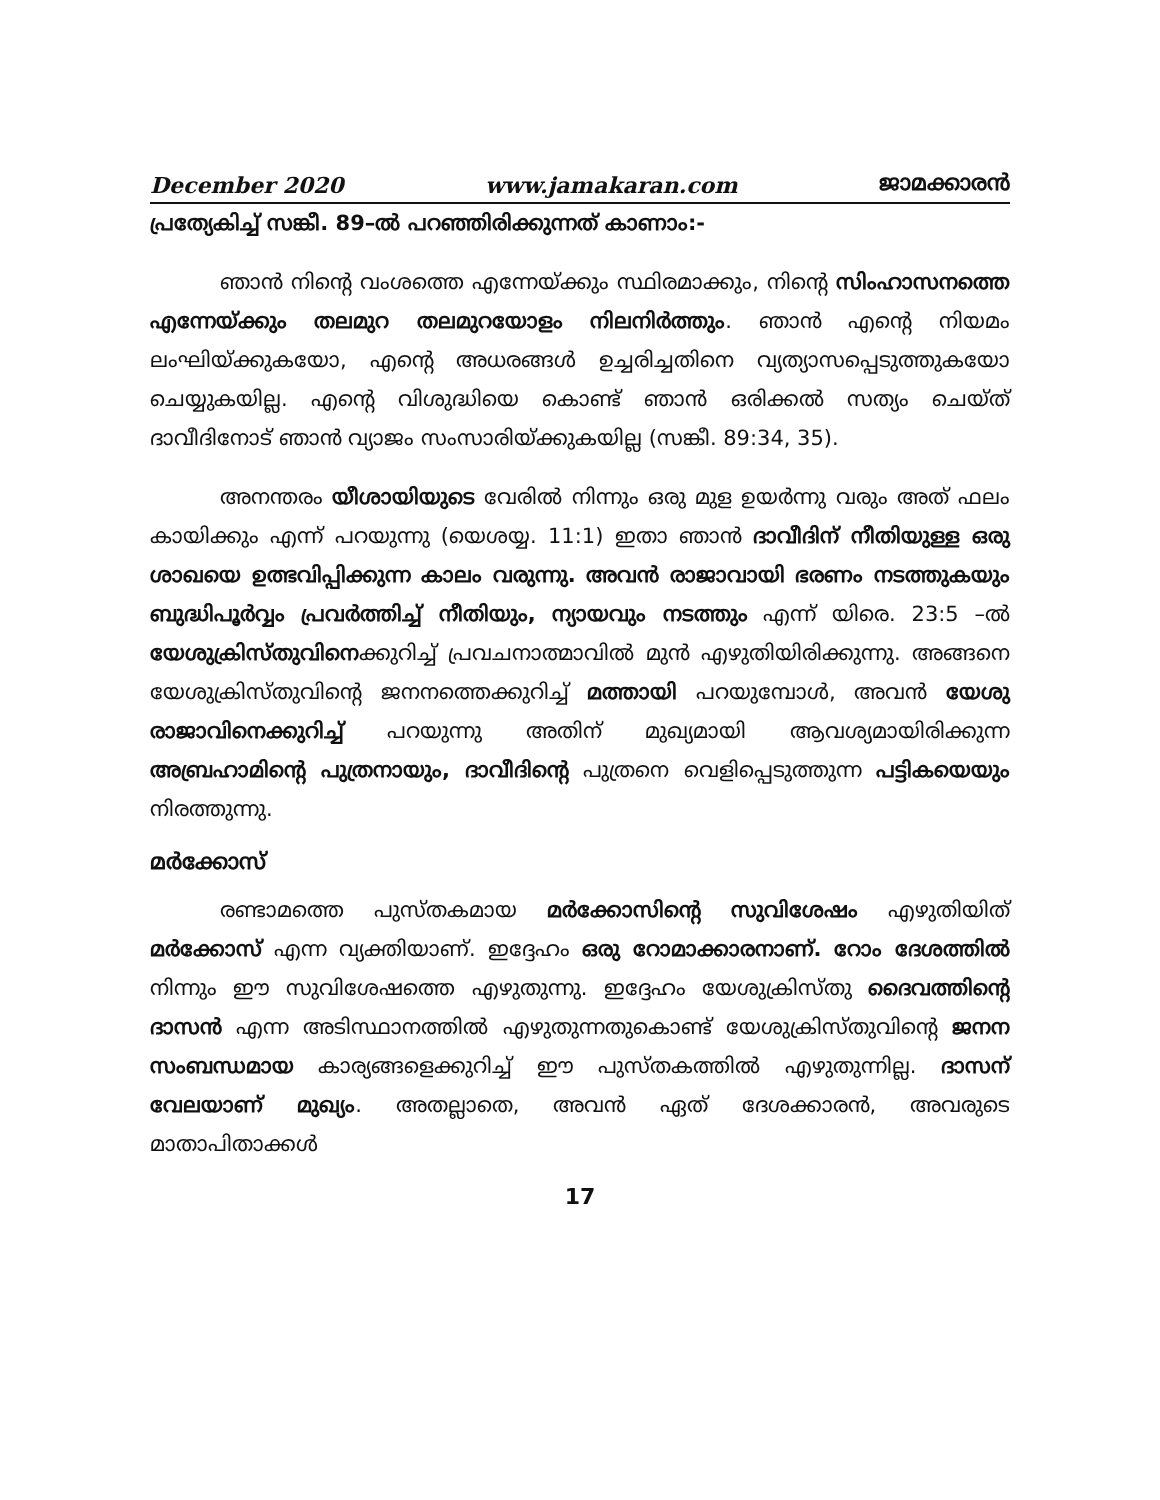December 2020 www.jamakaran.com ജാമക്കാരൻ
പ്രത്യേകിച്ച് സങ്കീ. 89–ൽ പറഞ്ഞിരിക്കുന്നത് കാണാം:-
ഞാൻ നിന്റെ വംശത്തെ എന്നേയ്ക്കും സ്ഥിരമാക്കും, നിന്റെ സിംഹാസനത്തെ എന്നേയ്ക്കും തലമുറ തലമുറയോളം നിലനിർത്തും. ഞാൻ എന്റെ നിയമം ലംഘിയ്ക്കുകയോ, എന്റെ അധരങ്ങൾ ഉച്ചരിച്ചതിനെ വ്യത്യാസപ്പെടുത്തുകയോ ചെയ്യുകയില്ല. എന്റെ വിശുദ്ധിയെ കൊണ്ട് ഞാൻ ഒരിക്കൽ സത്യം ചെയ്ത് ദാവീദിനോട് ഞാൻ വ്യാജം സംസാരിയ്ക്കുകയില്ല (സങ്കീ. 89:34, 35).
അനന്തരം യീശായിയുടെ വേരിൽ നിന്നും ഒരു മുള ഉയർന്നു വരും അത് ഫലം കായിക്കും എന്ന് പറയുന്നു (യെശയ്യ. 11:1) ഇതാ ഞാൻ ദാവീദിന് നീതിയുള്ള ഒരു ശാഖയെ ഉത്ഭവിപ്പിക്കുന്ന കാലം വരുന്നു. അവൻ രാജാവായി ഭരണം നടത്തുകയും ബുദ്ധിപൂർവ്വം പ്രവർത്തിച്ച് നീതിയും, ന്യായവും നടത്തും എന്ന് യിരെ. 23:5 –ൽ യേശുക്രിസ്തുവിനെക്കുറിച്ച് പ്രവചനാത്മാവിൽ മുൻ എഴുതിയിരിക്കുന്നു. അങ്ങനെ യേശുക്രിസ്തുവിന്റെ ജനനത്തെക്കുറിച്ച് മത്തായി പറയുമ്പോൾ, അവൻ യേശു രാജാവിനെക്കുറിച്ച് പറയുന്നു അതിന് മുഖ്യമായി ആവശ്യമായിരിക്കുന്ന അബ്രഹാമിന്റെ പുത്രനായും, ദാവീദിന്റെ പുത്രനെ വെളിപ്പെടുത്തുന്ന പട്ടികയെയും നിരത്തുന്നു.
മർക്കോസ്
രണ്ടാമത്തെ പുസ്തകമായ മർക്കോസിന്റെ സുവിശേഷം എഴുതിയിത് മർക്കോസ് എന്ന വ്യക്തിയാണ്. ഇദ്ദേഹം ഒരു റോമാക്കാരനാണ്. റോം ദേശത്തിൽ നിന്നും ഈ സുവിശേഷത്തെ എഴുതുന്നു. ഇദ്ദേഹം യേശുക്രിസ്തു ദൈവത്തിന്റെ ദാസൻ എന്ന അടിസ്ഥാനത്തിൽ എഴുതുന്നതുകൊണ്ട് യേശുക്രിസ്തുവിന്റെ ജനന സംബന്ധമായ കാര്യങ്ങളെക്കുറിച്ച് ഈ പുസ്തകത്തിൽ എഴുതുന്നില്ല. ദാസന് വേലയാണ് മുഖ്യം. അതല്ലാതെ, അവൻ ഏത് ദേശക്കാരൻ, അവരുടെ മാതാപിതാക്കൾ
17